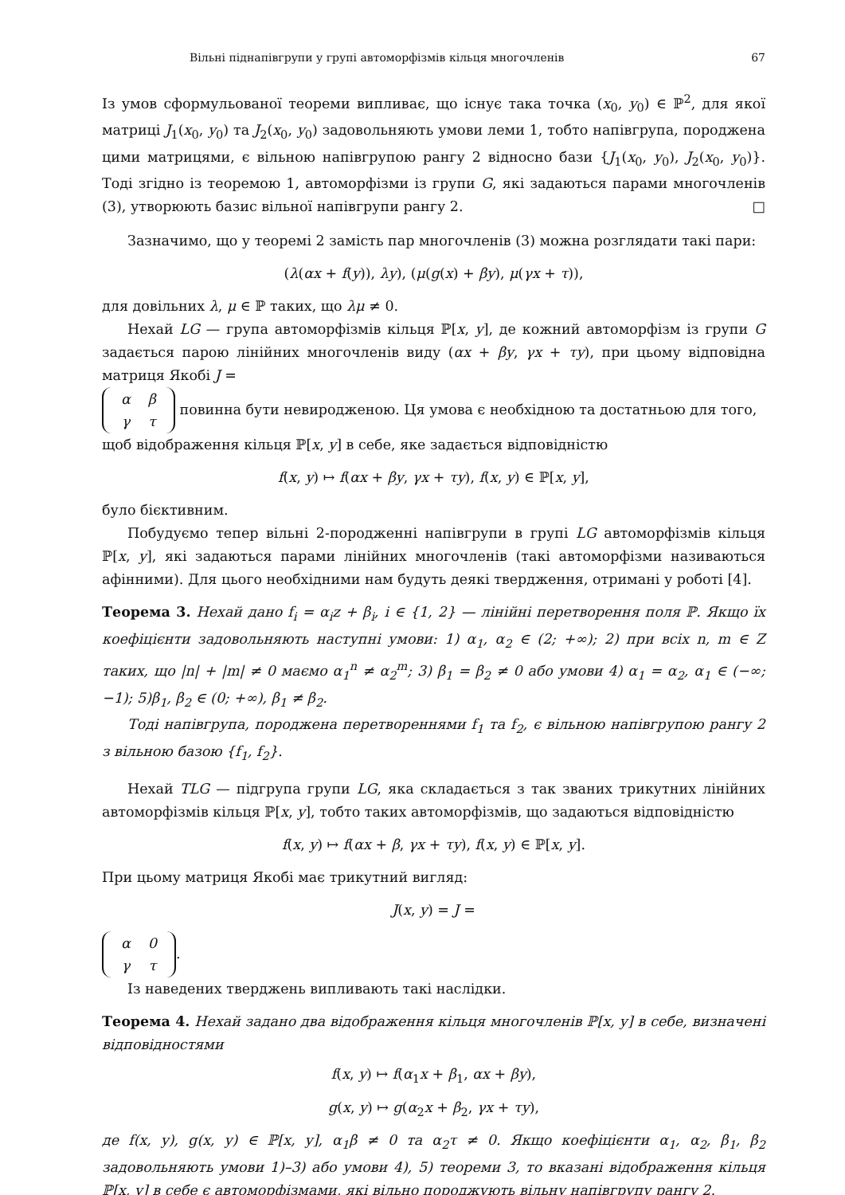Вільні піднапівгрупи у групі автоморфізмів кільця многочленів 67
Із умов сформульованої теореми випливає, що існує така точка (x<sub>0</sub>, y<sub>0</sub>) ∈ ℙ<sup>2</sup>, для якої матриці J<sub>1</sub>(x<sub>0</sub>, y<sub>0</sub>) та J<sub>2</sub>(x<sub>0</sub>, y<sub>0</sub>) задовольняють умови леми 1, тобто напівгрупа, породжена цими матрицями, є вільною напівгрупою рангу 2 відносно бази {J<sub>1</sub>(x<sub>0</sub>, y<sub>0</sub>), J<sub>2</sub>(x<sub>0</sub>, y<sub>0</sub>)}. Тоді згідно із теоремою 1, автоморфізми із групи G, які задаються парами многочленів (3), утворюють базис вільної напівгрупи рангу 2. □
Зазначимо, що у теоремі 2 замість пар многочленів (3) можна розглядати такі пари:
(λ(αx + f(y)), λy), (μ(g(x) + βy), μ(γx + τ)),
для довільних λ, μ ∈ ℙ таких, що λμ ≠ 0.
Нехай LG — група автоморфізмів кільця ℙ[x, y], де кожний автоморфізм із групи G задається парою лінійних многочленів виду (αx + βy, γx + τy), при цьому відповідна матриця Якобі J =
| α | β |
| γ | τ |
повинна бути невиродженою. Ця умова є необхідною та достатньою для того, щоб відображення кільця ℙ[x, y] в себе, яке задається відповідністю
f(x, y) ↦ f(αx + βy, γx + τy), f(x, y) ∈ ℙ[x, y],
було бієктивним.
Побудуємо тепер вільні 2-породженні напівгрупи в групі LG автоморфізмів кільця ℙ[x, y], які задаються парами лінійних многочленів (такі автоморфізми називаються афінними). Для цього необхідними нам будуть деякі твердження, отримані у роботі [4].
Теорема 3. Нехай дано f<sub>i</sub> = α<sub>i</sub>z + β<sub>i</sub>, i ∈ {1, 2} — лінійні перетворення поля ℙ. Якщо їх коефіцієнти задовольняють наступні умови: 1) α<sub>1</sub>, α<sub>2</sub> ∈ (2; +∞); 2) при всіх n, m ∈ Z таких, що |n| + |m| ≠ 0 маємо α<sub>1</sub><sup>n</sup> ≠ α<sub>2</sub><sup>m</sup>; 3) β<sub>1</sub> = β<sub>2</sub> ≠ 0 або умови 4) α<sub>1</sub> = α<sub>2</sub>, α<sub>1</sub> ∈ (−∞; −1); 5)β<sub>1</sub>, β<sub>2</sub> ∈ (0; +∞), β<sub>1</sub> ≠ β<sub>2</sub>.
Тоді напівгрупа, породжена перетвореннями f<sub>1</sub> та f<sub>2</sub>, є вільною напівгрупою рангу 2 з вільною базою {f<sub>1</sub>, f<sub>2</sub>}.
Нехай TLG — підгрупа групи LG, яка складається з так званих трикутних лінійних автоморфізмів кільця ℙ[x, y], тобто таких автоморфізмів, що задаються відповідністю
f(x, y) ↦ f(αx + β, γx + τy), f(x, y) ∈ ℙ[x, y].
При цьому матриця Якобі має трикутний вигляд:
J(x, y) = J =
| α | 0 |
| γ | τ |
.
Із наведених тверджень випливають такі наслідки.
Теорема 4. Нехай задано два відображення кільця многочленів ℙ[x, y] в себе, визначені відповідностями
f(x, y) ↦ f(α<sub>1</sub>x + β<sub>1</sub>, αx + βy),
g(x, y) ↦ g(α<sub>2</sub>x + β<sub>2</sub>, γx + τy),
де f(x, y), g(x, y) ∈ ℙ[x, y], α<sub>1</sub>β ≠ 0 та α<sub>2</sub>τ ≠ 0. Якщо коефіцієнти α<sub>1</sub>, α<sub>2</sub>, β<sub>1</sub>, β<sub>2</sub> задовольняють умови 1)–3) або умови 4), 5) теореми 3, то вказані відображення кільця ℙ[x, y] в себе є автоморфізмами, які вільно породжують вільну напівгрупу рангу 2.